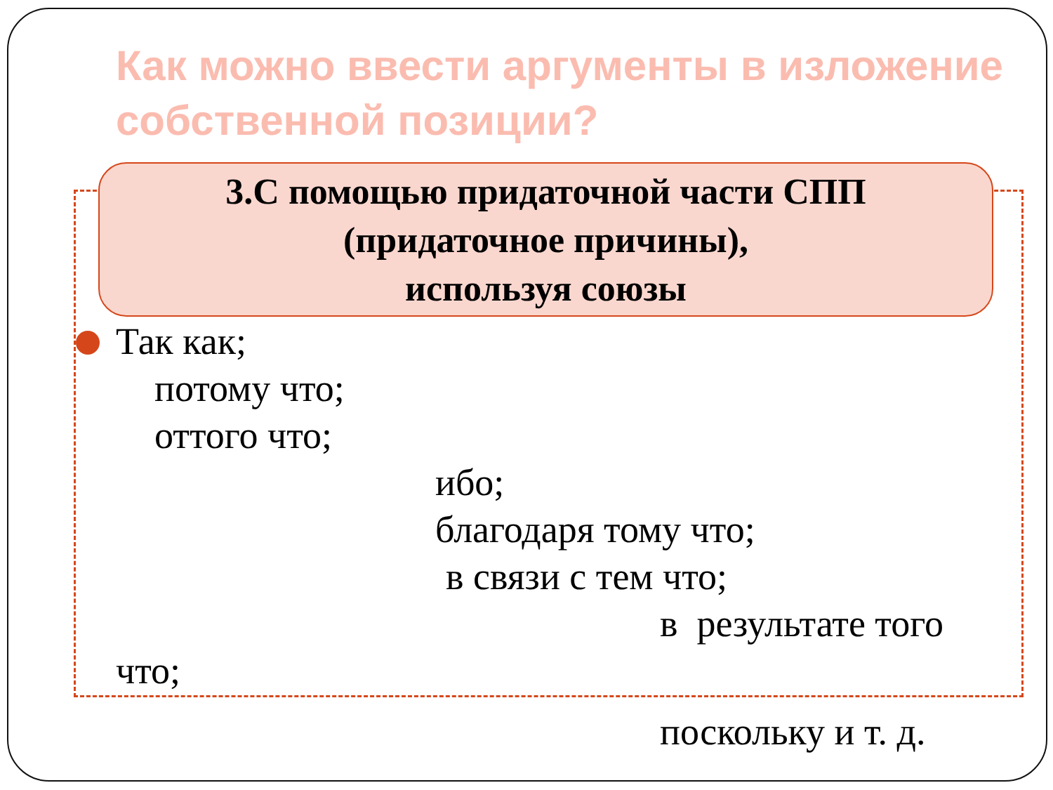Как можно ввести аргументы в изложение собственной позиции?
3.С помощью придаточной части СПП
(придаточное причины),
используя союзы
Так как;
потому что;
оттого что;
ибо;
благодаря тому что;
в связи с тем что;
в результате того
что;
поскольку и т. д.